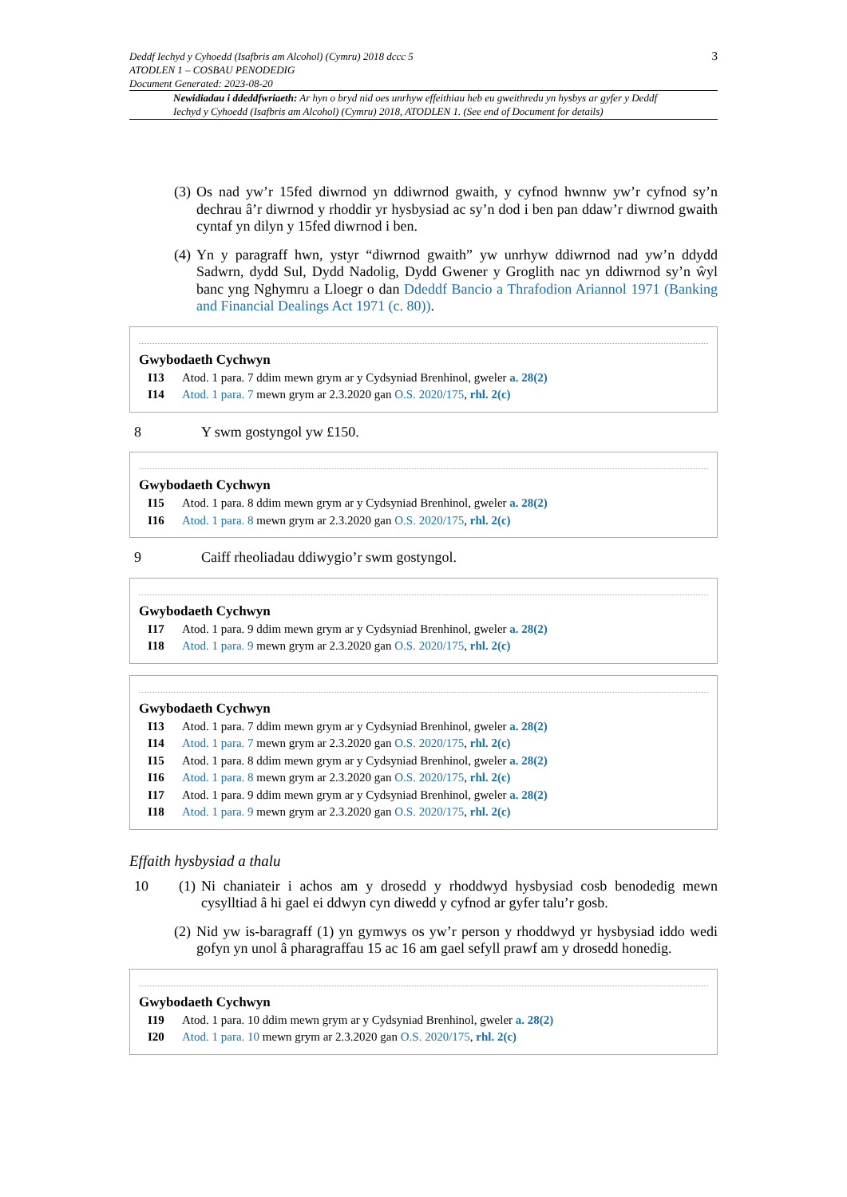Deddf Iechyd y Cyhoedd (Isafbris am Alcohol) (Cymru) 2018 dccc 5
ATODLEN 1 – COSBAU PENODEDIG
Document Generated: 2023-08-20
3
Newidiadau i ddeddfwriaeth: Ar hyn o bryd nid oes unrhyw effeithiau heb eu gweithredu yn hysbys ar gyfer y Deddf Iechyd y Cyhoedd (Isafbris am Alcohol) (Cymru) 2018, ATODLEN 1. (See end of Document for details)
(3) Os nad yw’r 15fed diwrnod yn ddiwrnod gwaith, y cyfnod hwnnw yw’r cyfnod sy’n dechrau â’r diwrnod y rhoddir yr hysbysiad ac sy’n dod i ben pan ddaw’r diwrnod gwaith cyntaf yn dilyn y 15fed diwrnod i ben.
(4) Yn y paragraff hwn, ystyr “diwrnod gwaith” yw unrhyw ddiwrnod nad yw’n ddydd Sadwrn, dydd Sul, Dydd Nadolig, Dydd Gwener y Groglith nac yn ddiwrnod sy’n ŵyl banc yng Nghymru a Lloegr o dan Ddeddf Bancio a Thrafodion Ariannol 1971 (Banking and Financial Dealings Act 1971 (c. 80)).
Gwybodaeth Cychwyn
I13 Atod. 1 para. 7 ddim mewn grym ar y Cydsyniad Brenhinol, gweler a. 28(2)
I14 Atod. 1 para. 7 mewn grym ar 2.3.2020 gan O.S. 2020/175, rhl. 2(c)
8 Y swm gostyngol yw £150.
Gwybodaeth Cychwyn
I15 Atod. 1 para. 8 ddim mewn grym ar y Cydsyniad Brenhinol, gweler a. 28(2)
I16 Atod. 1 para. 8 mewn grym ar 2.3.2020 gan O.S. 2020/175, rhl. 2(c)
9 Caiff rheoliadau ddiwygio’r swm gostyngol.
Gwybodaeth Cychwyn
I17 Atod. 1 para. 9 ddim mewn grym ar y Cydsyniad Brenhinol, gweler a. 28(2)
I18 Atod. 1 para. 9 mewn grym ar 2.3.2020 gan O.S. 2020/175, rhl. 2(c)
Gwybodaeth Cychwyn
I13 Atod. 1 para. 7 ddim mewn grym ar y Cydsyniad Brenhinol, gweler a. 28(2)
I14 Atod. 1 para. 7 mewn grym ar 2.3.2020 gan O.S. 2020/175, rhl. 2(c)
I15 Atod. 1 para. 8 ddim mewn grym ar y Cydsyniad Brenhinol, gweler a. 28(2)
I16 Atod. 1 para. 8 mewn grym ar 2.3.2020 gan O.S. 2020/175, rhl. 2(c)
I17 Atod. 1 para. 9 ddim mewn grym ar y Cydsyniad Brenhinol, gweler a. 28(2)
I18 Atod. 1 para. 9 mewn grym ar 2.3.2020 gan O.S. 2020/175, rhl. 2(c)
Effaith hysbysiad a thalu
10 (1) Ni chaniateir i achos am y drosedd y rhoddwyd hysbysiad cosb benodedig mewn cysylltiad â hi gael ei ddwyn cyn diwedd y cyfnod ar gyfer talu’r gosb.
(2) Nid yw is-baragraff (1) yn gymwys os yw’r person y rhoddwyd yr hysbysiad iddo wedi gofyn yn unol â pharagraffau 15 ac 16 am gael sefyll prawf am y drosedd honedig.
Gwybodaeth Cychwyn
I19 Atod. 1 para. 10 ddim mewn grym ar y Cydsyniad Brenhinol, gweler a. 28(2)
I20 Atod. 1 para. 10 mewn grym ar 2.3.2020 gan O.S. 2020/175, rhl. 2(c)